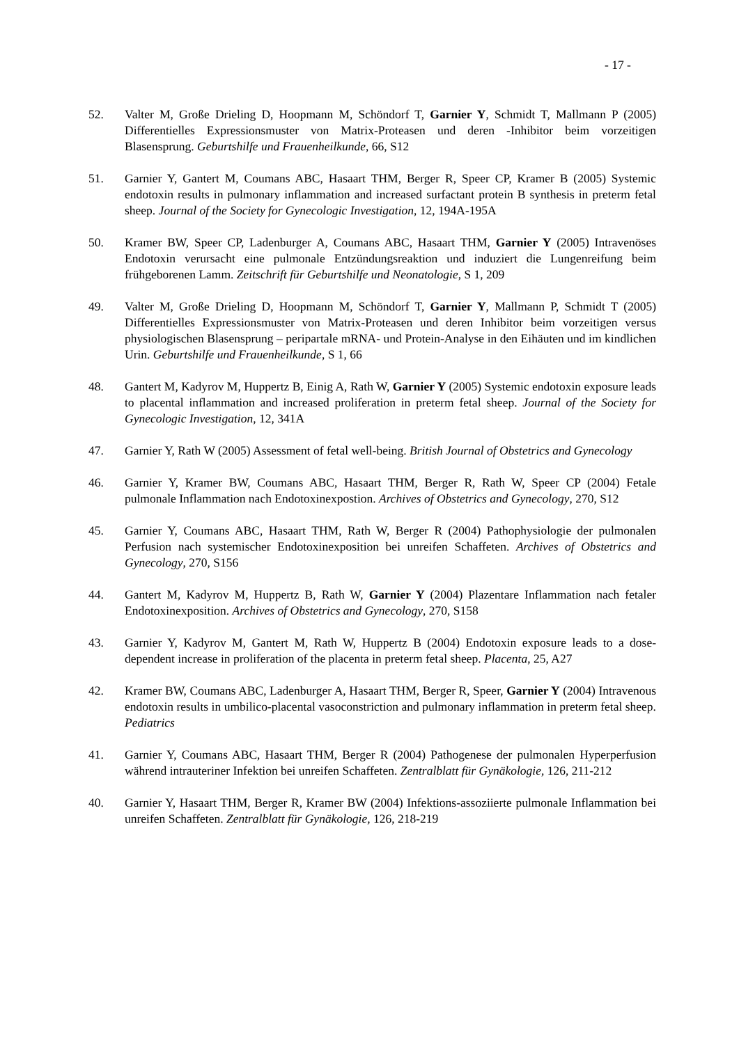- 17 -
52. Valter M, Große Drieling D, Hoopmann M, Schöndorf T, Garnier Y, Schmidt T, Mallmann P (2005) Differentielles Expressionsmuster von Matrix-Proteasen und deren -Inhibitor beim vorzeitigen Blasensprung. Geburtshilfe und Frauenheilkunde, 66, S12
51. Garnier Y, Gantert M, Coumans ABC, Hasaart THM, Berger R, Speer CP, Kramer B (2005) Systemic endotoxin results in pulmonary inflammation and increased surfactant protein B synthesis in preterm fetal sheep. Journal of the Society for Gynecologic Investigation, 12, 194A-195A
50. Kramer BW, Speer CP, Ladenburger A, Coumans ABC, Hasaart THM, Garnier Y (2005) Intravenöses Endotoxin verursacht eine pulmonale Entzündungsreaktion und induziert die Lungenreifung beim frühgeborenen Lamm. Zeitschrift für Geburtshilfe und Neonatologie, S 1, 209
49. Valter M, Große Drieling D, Hoopmann M, Schöndorf T, Garnier Y, Mallmann P, Schmidt T (2005) Differentielles Expressionsmuster von Matrix-Proteasen und deren Inhibitor beim vorzeitigen versus physiologischen Blasensprung – peripartale mRNA- und Protein-Analyse in den Eihäuten und im kindlichen Urin. Geburtshilfe und Frauenheilkunde, S 1, 66
48. Gantert M, Kadyrov M, Huppertz B, Einig A, Rath W, Garnier Y (2005) Systemic endotoxin exposure leads to placental inflammation and increased proliferation in preterm fetal sheep. Journal of the Society for Gynecologic Investigation, 12, 341A
47. Garnier Y, Rath W (2005) Assessment of fetal well-being. British Journal of Obstetrics and Gynecology
46. Garnier Y, Kramer BW, Coumans ABC, Hasaart THM, Berger R, Rath W, Speer CP (2004) Fetale pulmonale Inflammation nach Endotoxinexpostion. Archives of Obstetrics and Gynecology, 270, S12
45. Garnier Y, Coumans ABC, Hasaart THM, Rath W, Berger R (2004) Pathophysiologie der pulmonalen Perfusion nach systemischer Endotoxinexposition bei unreifen Schaffeten. Archives of Obstetrics and Gynecology, 270, S156
44. Gantert M, Kadyrov M, Huppertz B, Rath W, Garnier Y (2004) Plazentare Inflammation nach fetaler Endotoxinexposition. Archives of Obstetrics and Gynecology, 270, S158
43. Garnier Y, Kadyrov M, Gantert M, Rath W, Huppertz B (2004) Endotoxin exposure leads to a dose-dependent increase in proliferation of the placenta in preterm fetal sheep. Placenta, 25, A27
42. Kramer BW, Coumans ABC, Ladenburger A, Hasaart THM, Berger R, Speer, Garnier Y (2004) Intravenous endotoxin results in umbilico-placental vasoconstriction and pulmonary inflammation in preterm fetal sheep. Pediatrics
41. Garnier Y, Coumans ABC, Hasaart THM, Berger R (2004) Pathogenese der pulmonalen Hyperperfusion während intrauteriner Infektion bei unreifen Schaffeten. Zentralblatt für Gynäkologie, 126, 211-212
40. Garnier Y, Hasaart THM, Berger R, Kramer BW (2004) Infektions-assoziierte pulmonale Inflammation bei unreifen Schaffeten. Zentralblatt für Gynäkologie, 126, 218-219